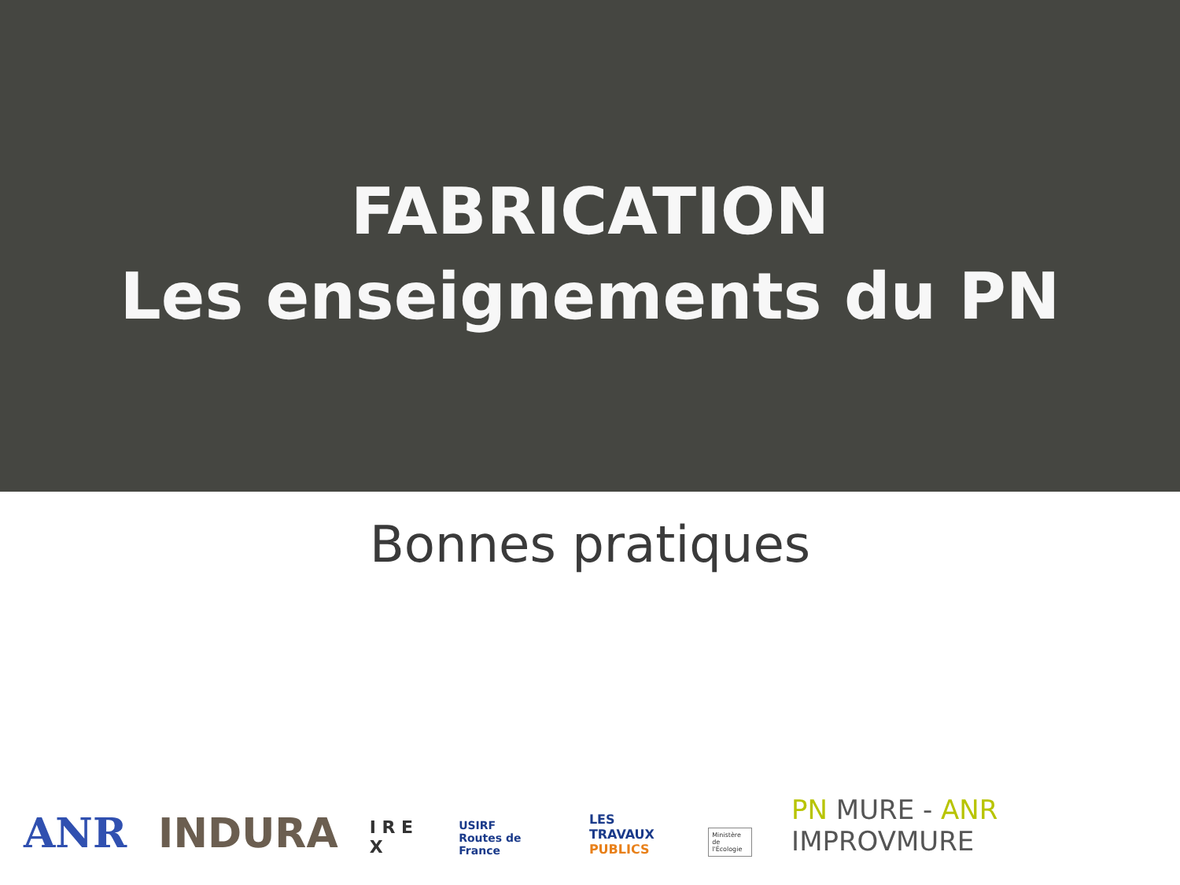FABRICATION
Les enseignements du PN
Bonnes pratiques
ANR
INDURA
I R E X
USIRF
Routes de France
LES TRAVAUX
PUBLICS
Ministère de l'Écologie
PN MURE - ANR IMPROVMURE